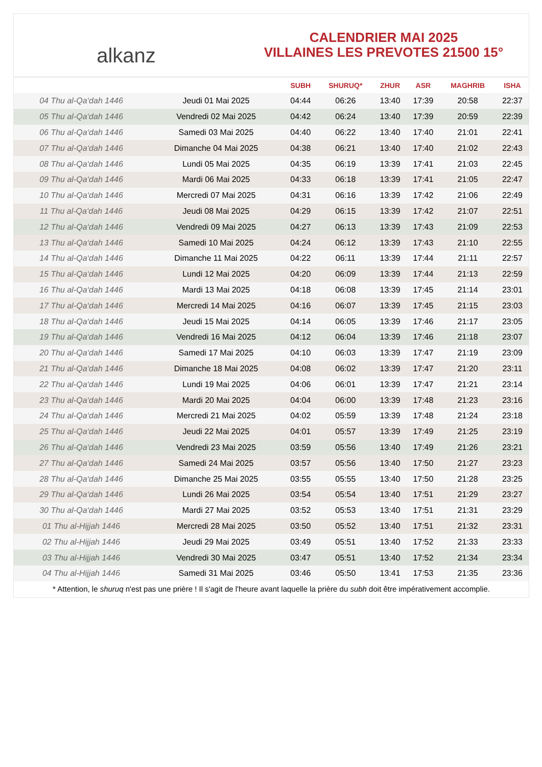alkanz
CALENDRIER MAI 2025
VILLAINES LES PREVOTES 21500 15°
| | | SUBH | SHURUQ* | ZHUR | ASR | MAGHRIB | ISHA |
| --- | --- | --- | --- | --- | --- | --- | --- |
| 04 Thu al-Qa‘dah 1446 | Jeudi 01 Mai 2025 | 04:44 | 06:26 | 13:40 | 17:39 | 20:58 | 22:37 |
| 05 Thu al-Qa‘dah 1446 | Vendredi 02 Mai 2025 | 04:42 | 06:24 | 13:40 | 17:39 | 20:59 | 22:39 |
| 06 Thu al-Qa‘dah 1446 | Samedi 03 Mai 2025 | 04:40 | 06:22 | 13:40 | 17:40 | 21:01 | 22:41 |
| 07 Thu al-Qa‘dah 1446 | Dimanche 04 Mai 2025 | 04:38 | 06:21 | 13:40 | 17:40 | 21:02 | 22:43 |
| 08 Thu al-Qa‘dah 1446 | Lundi 05 Mai 2025 | 04:35 | 06:19 | 13:39 | 17:41 | 21:03 | 22:45 |
| 09 Thu al-Qa‘dah 1446 | Mardi 06 Mai 2025 | 04:33 | 06:18 | 13:39 | 17:41 | 21:05 | 22:47 |
| 10 Thu al-Qa‘dah 1446 | Mercredi 07 Mai 2025 | 04:31 | 06:16 | 13:39 | 17:42 | 21:06 | 22:49 |
| 11 Thu al-Qa‘dah 1446 | Jeudi 08 Mai 2025 | 04:29 | 06:15 | 13:39 | 17:42 | 21:07 | 22:51 |
| 12 Thu al-Qa‘dah 1446 | Vendredi 09 Mai 2025 | 04:27 | 06:13 | 13:39 | 17:43 | 21:09 | 22:53 |
| 13 Thu al-Qa‘dah 1446 | Samedi 10 Mai 2025 | 04:24 | 06:12 | 13:39 | 17:43 | 21:10 | 22:55 |
| 14 Thu al-Qa‘dah 1446 | Dimanche 11 Mai 2025 | 04:22 | 06:11 | 13:39 | 17:44 | 21:11 | 22:57 |
| 15 Thu al-Qa‘dah 1446 | Lundi 12 Mai 2025 | 04:20 | 06:09 | 13:39 | 17:44 | 21:13 | 22:59 |
| 16 Thu al-Qa‘dah 1446 | Mardi 13 Mai 2025 | 04:18 | 06:08 | 13:39 | 17:45 | 21:14 | 23:01 |
| 17 Thu al-Qa‘dah 1446 | Mercredi 14 Mai 2025 | 04:16 | 06:07 | 13:39 | 17:45 | 21:15 | 23:03 |
| 18 Thu al-Qa‘dah 1446 | Jeudi 15 Mai 2025 | 04:14 | 06:05 | 13:39 | 17:46 | 21:17 | 23:05 |
| 19 Thu al-Qa‘dah 1446 | Vendredi 16 Mai 2025 | 04:12 | 06:04 | 13:39 | 17:46 | 21:18 | 23:07 |
| 20 Thu al-Qa‘dah 1446 | Samedi 17 Mai 2025 | 04:10 | 06:03 | 13:39 | 17:47 | 21:19 | 23:09 |
| 21 Thu al-Qa‘dah 1446 | Dimanche 18 Mai 2025 | 04:08 | 06:02 | 13:39 | 17:47 | 21:20 | 23:11 |
| 22 Thu al-Qa‘dah 1446 | Lundi 19 Mai 2025 | 04:06 | 06:01 | 13:39 | 17:47 | 21:21 | 23:14 |
| 23 Thu al-Qa‘dah 1446 | Mardi 20 Mai 2025 | 04:04 | 06:00 | 13:39 | 17:48 | 21:23 | 23:16 |
| 24 Thu al-Qa‘dah 1446 | Mercredi 21 Mai 2025 | 04:02 | 05:59 | 13:39 | 17:48 | 21:24 | 23:18 |
| 25 Thu al-Qa‘dah 1446 | Jeudi 22 Mai 2025 | 04:01 | 05:57 | 13:39 | 17:49 | 21:25 | 23:19 |
| 26 Thu al-Qa‘dah 1446 | Vendredi 23 Mai 2025 | 03:59 | 05:56 | 13:40 | 17:49 | 21:26 | 23:21 |
| 27 Thu al-Qa‘dah 1446 | Samedi 24 Mai 2025 | 03:57 | 05:56 | 13:40 | 17:50 | 21:27 | 23:23 |
| 28 Thu al-Qa‘dah 1446 | Dimanche 25 Mai 2025 | 03:55 | 05:55 | 13:40 | 17:50 | 21:28 | 23:25 |
| 29 Thu al-Qa‘dah 1446 | Lundi 26 Mai 2025 | 03:54 | 05:54 | 13:40 | 17:51 | 21:29 | 23:27 |
| 30 Thu al-Qa‘dah 1446 | Mardi 27 Mai 2025 | 03:52 | 05:53 | 13:40 | 17:51 | 21:31 | 23:29 |
| 01 Thu al-Hijjah 1446 | Mercredi 28 Mai 2025 | 03:50 | 05:52 | 13:40 | 17:51 | 21:32 | 23:31 |
| 02 Thu al-Hijjah 1446 | Jeudi 29 Mai 2025 | 03:49 | 05:51 | 13:40 | 17:52 | 21:33 | 23:33 |
| 03 Thu al-Hijjah 1446 | Vendredi 30 Mai 2025 | 03:47 | 05:51 | 13:40 | 17:52 | 21:34 | 23:34 |
| 04 Thu al-Hijjah 1446 | Samedi 31 Mai 2025 | 03:46 | 05:50 | 13:41 | 17:53 | 21:35 | 23:36 |
* Attention, le shuruq n'est pas une prière ! Il s'agit de l'heure avant laquelle la prière du subh doit être impérativement accomplie.